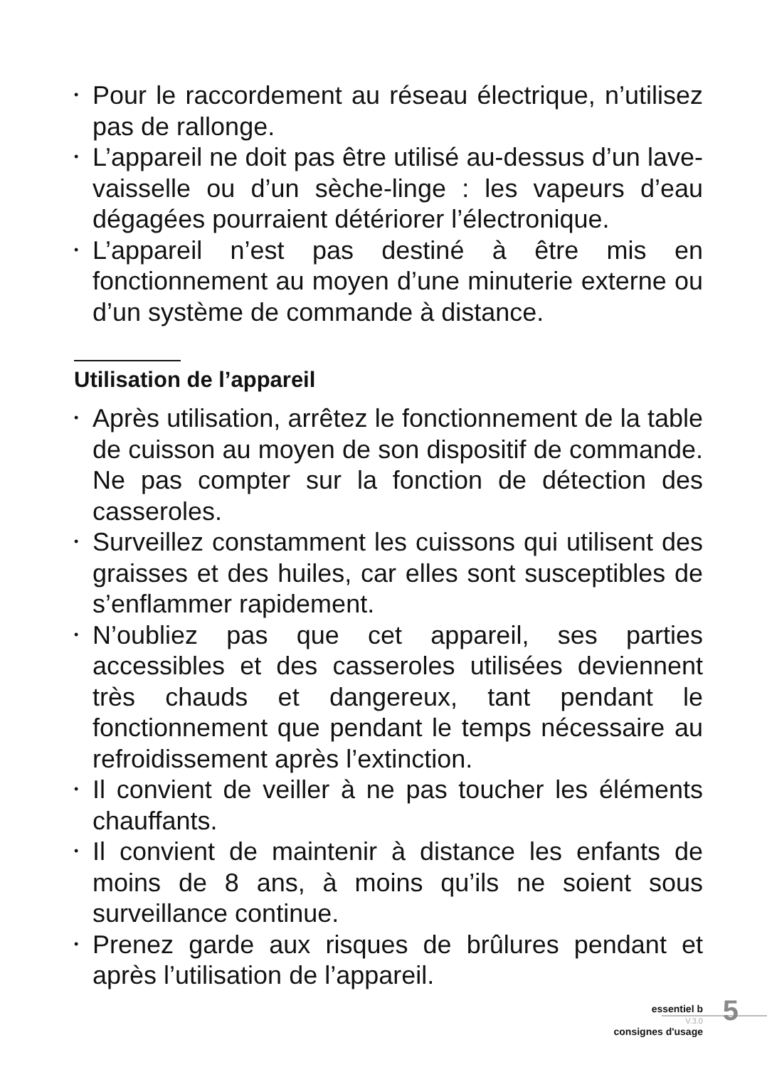• Pour le raccordement au réseau électrique, n’utilisez pas de rallonge.
• L’appareil ne doit pas être utilisé au-dessus d’un lave-vaisselle ou d’un sèche-linge : les vapeurs d’eau dégagées pourraient détériorer l’électronique.
• L’appareil n’est pas destiné à être mis en fonctionnement au moyen d’une minuterie externe ou d’un système de commande à distance.
Utilisation de l’appareil
• Après utilisation, arrêtez le fonctionnement de la table de cuisson au moyen de son dispositif de commande. Ne pas compter sur la fonction de détection des casseroles.
• Surveillez constamment les cuissons qui utilisent des graisses et des huiles, car elles sont susceptibles de s’enflammer rapidement.
• N’oubliez pas que cet appareil, ses parties accessibles et des casseroles utilisées deviennent très chauds et dangereux, tant pendant le fonctionnement que pendant le temps nécessaire au refroidissement après l’extinction.
• Il convient de veiller à ne pas toucher les éléments chauffants.
• Il convient de maintenir à distance les enfants de moins de 8 ans, à moins qu’ils ne soient sous surveillance continue.
• Prenez garde aux risques de brûlures pendant et après l’utilisation de l’appareil.
essentiel b
V.3.0
consignes d'usage
5